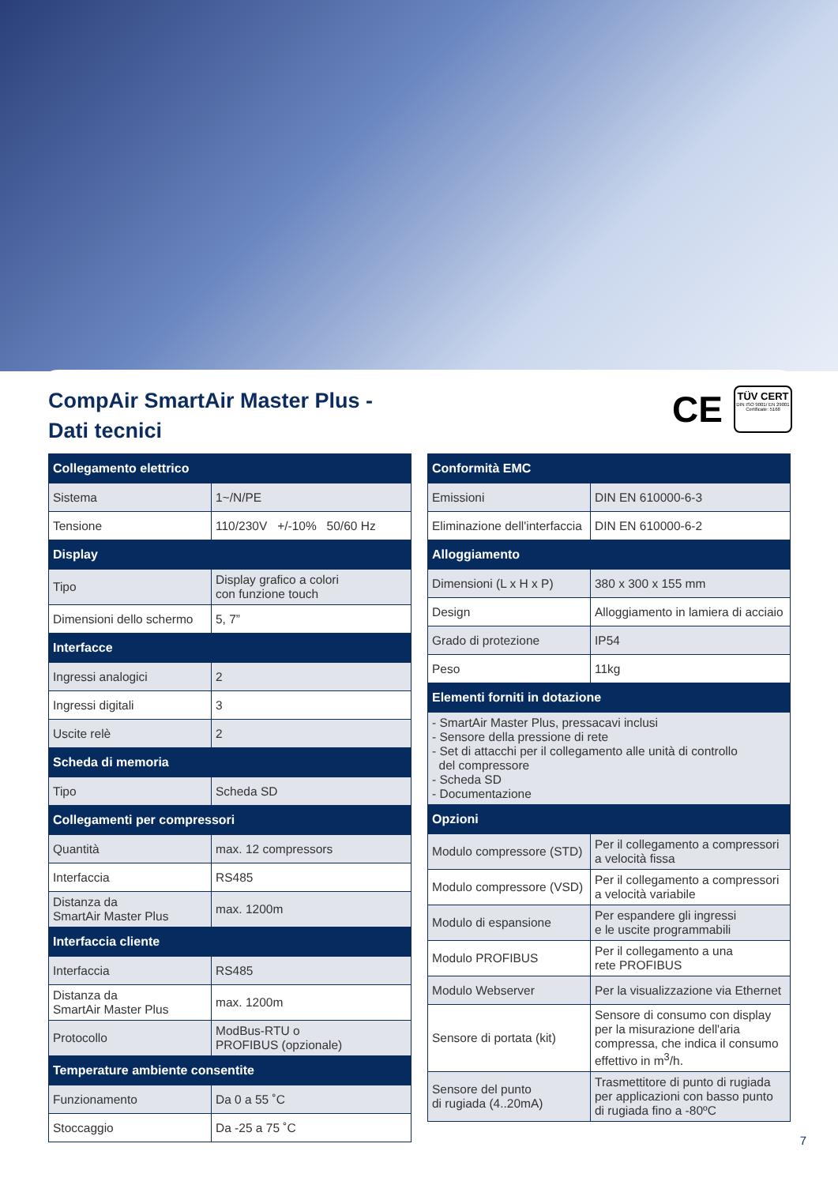CompAir SmartAir Master Plus -
Dati tecnici
CE
TÜV CERT
DIN ISO 9001/ EN 29001 Certificate: 5168
| Collegamento elettrico | |
| --- | --- |
| Sistema | 1~/N/PE |
| Tensione | 110/230V +/-10% 50/60 Hz |
| Display | |
| Tipo | Display grafico a colori con funzione touch |
| Dimensioni dello schermo | 5, 7” |
| Interfacce | |
| Ingressi analogici | 2 |
| Ingressi digitali | 3 |
| Uscite relè | 2 |
| Scheda di memoria | |
| Tipo | Scheda SD |
| Collegamenti per compressori | |
| Quantità | max. 12 compressors |
| Interfaccia | RS485 |
| Distanza da SmartAir Master Plus | max. 1200m |
| Interfaccia cliente | |
| Interfaccia | RS485 |
| Distanza da SmartAir Master Plus | max. 1200m |
| Protocollo | ModBus-RTU o PROFIBUS (opzionale) |
| Temperature ambiente consentite | |
| Funzionamento | Da 0 a 55 ˚C |
| Stoccaggio | Da -25 a 75 ˚C |
| Conformità EMC | |
| --- | --- |
| Emissioni | DIN EN 610000-6-3 |
| Eliminazione dell'interfaccia | DIN EN 610000-6-2 |
| Alloggiamento | |
| Dimensioni (L x H x P) | 380 x 300 x 155 mm |
| Design | Alloggiamento in lamiera di acciaio |
| Grado di protezione | IP54 |
| Peso | 11kg |
| Elementi forniti in dotazione | |
| - SmartAir Master Plus, pressacavi inclusi - Sensore della pressione di rete - Set di attacchi per il collegamento alle unità di controllo del compressore - Scheda SD - Documentazione | |
| Opzioni | |
| Modulo compressore (STD) | Per il collegamento a compressori a velocità fissa |
| Modulo compressore (VSD) | Per il collegamento a compressori a velocità variabile |
| Modulo di espansione | Per espandere gli ingressi e le uscite programmabili |
| Modulo PROFIBUS | Per il collegamento a una rete PROFIBUS |
| Modulo Webserver | Per la visualizzazione via Ethernet |
| Sensore di portata (kit) | Sensore di consumo con display per la misurazione dell'aria compressa, che indica il consumo effettivo in m<sup>3</sup>/h. |
| Sensore del punto di rugiada (4..20mA) | Trasmettitore di punto di rugiada per applicazioni con basso punto di rugiada fino a -80ºC |
7